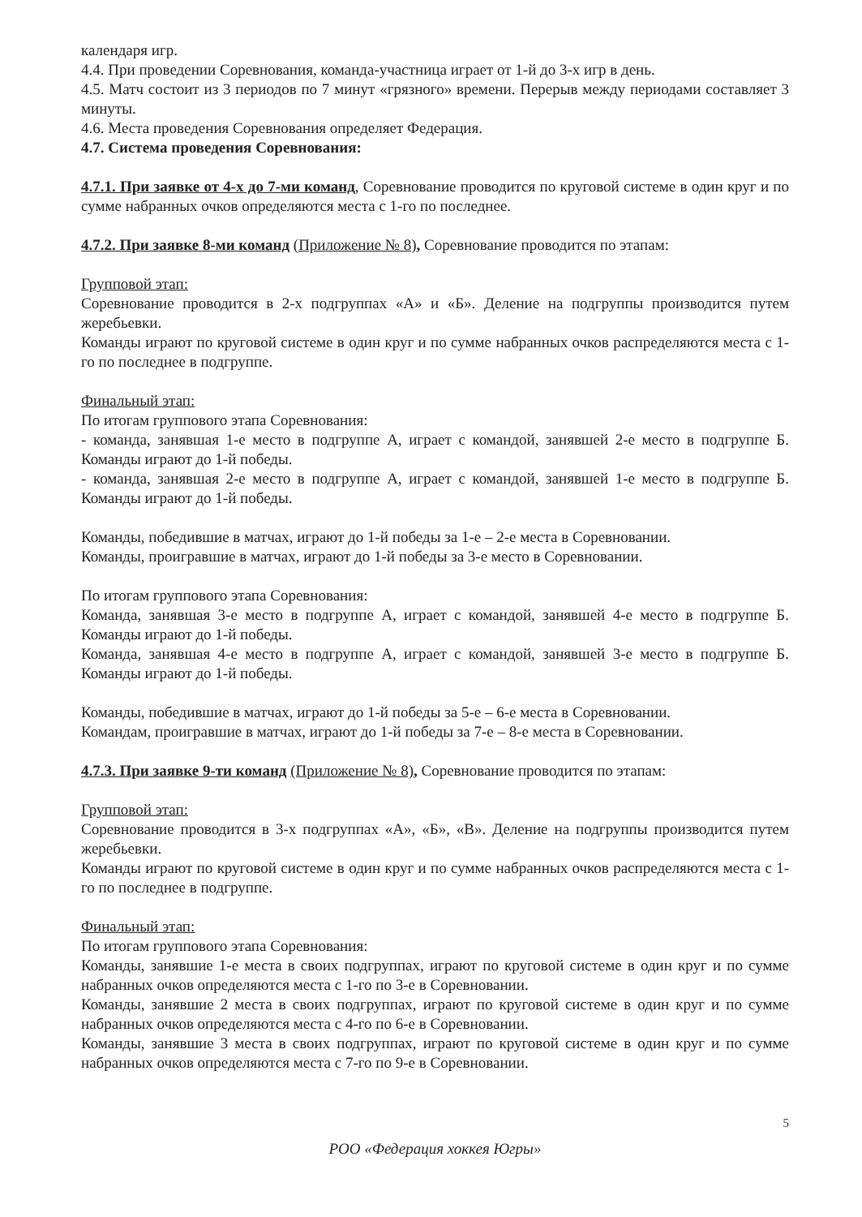календаря игр.
4.4. При проведении Соревнования, команда-участница играет от 1-й до 3-х игр в день.
4.5. Матч состоит из 3 периодов по 7 минут «грязного» времени. Перерыв между периодами составляет 3 минуты.
4.6. Места проведения Соревнования определяет Федерация.
4.7. Система проведения Соревнования:
4.7.1. При заявке от 4-х до 7-ми команд, Соревнование проводится по круговой системе в один круг и по сумме набранных очков определяются места с 1-го по последнее.
4.7.2. При заявке 8-ми команд (Приложение № 8), Соревнование проводится по этапам:
Групповой этап:
Соревнование проводится в 2-х подгруппах «А» и «Б». Деление на подгруппы производится путем жеребьевки.
Команды играют по круговой системе в один круг и по сумме набранных очков распределяются места с 1-го по последнее в подгруппе.
Финальный этап:
По итогам группового этапа Соревнования:
- команда, занявшая 1-е место в подгруппе А, играет с командой, занявшей 2-е место в подгруппе Б. Команды играют до 1-й победы.
- команда, занявшая 2-е место в подгруппе А, играет с командой, занявшей 1-е место в подгруппе Б. Команды играют до 1-й победы.
Команды, победившие в матчах, играют до 1-й победы за 1-е – 2-е места в Соревновании.
Команды, проигравшие в матчах, играют до 1-й победы за 3-е место в Соревновании.
По итогам группового этапа Соревнования:
Команда, занявшая 3-е место в подгруппе А, играет с командой, занявшей 4-е место в подгруппе Б. Команды играют до 1-й победы.
Команда, занявшая 4-е место в подгруппе А, играет с командой, занявшей 3-е место в подгруппе Б. Команды играют до 1-й победы.
Команды, победившие в матчах, играют до 1-й победы за 5-е – 6-е места в Соревновании.
Командам, проигравшие в матчах, играют до 1-й победы за 7-е – 8-е места в Соревновании.
4.7.3. При заявке 9-ти команд (Приложение № 8), Соревнование проводится по этапам:
Групповой этап:
Соревнование проводится в 3-х подгруппах «А», «Б», «В». Деление на подгруппы производится путем жеребьевки.
Команды играют по круговой системе в один круг и по сумме набранных очков распределяются места с 1-го по последнее в подгруппе.
Финальный этап:
По итогам группового этапа Соревнования:
Команды, занявшие 1-е места в своих подгруппах, играют по круговой системе в один круг и по сумме набранных очков определяются места с 1-го по 3-е в Соревновании.
Команды, занявшие 2 места в своих подгруппах, играют по круговой системе в один круг и по сумме набранных очков определяются места с 4-го по 6-е в Соревновании.
Команды, занявшие 3 места в своих подгруппах, играют по круговой системе в один круг и по сумме набранных очков определяются места с 7-го по 9-е в Соревновании.
5
РОО «Федерация хоккея Югры»